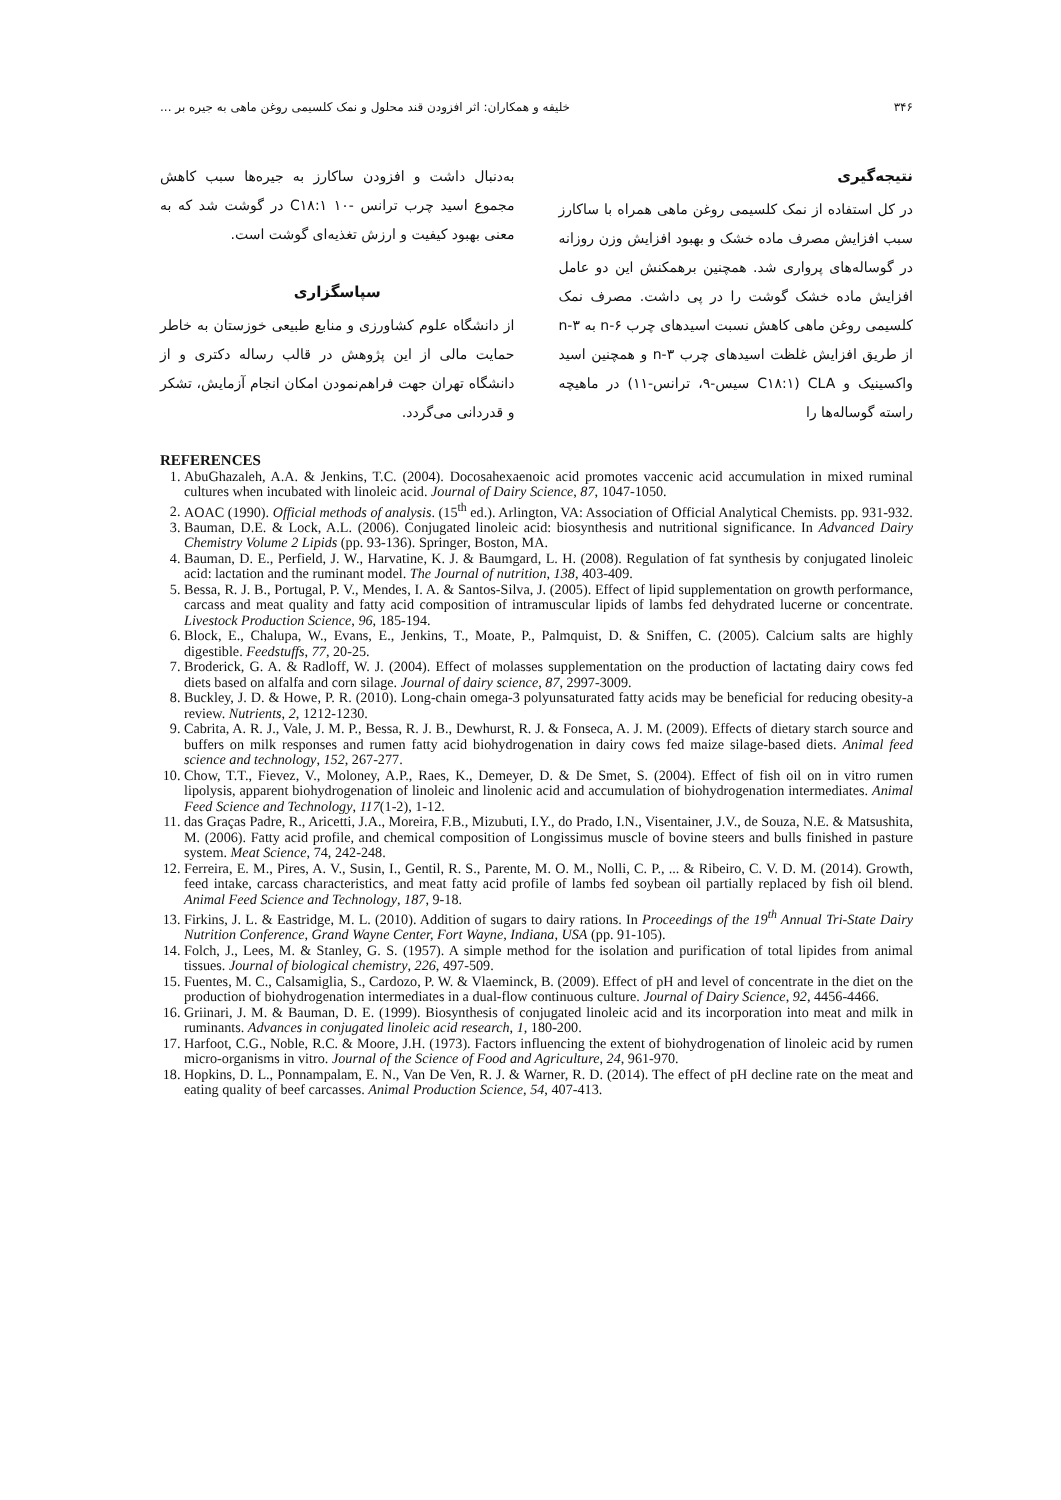۳۴۶ خلیفه و همکاران: اثر افزودن قند محلول و نمک کلسیمی روغن ماهی به جیره بر ...
نتیجه‌گیری
در کل استفاده از نمک کلسیمی روغن ماهی همراه با ساکارز سبب افزایش مصرف ماده خشک و بهبود افزایش وزن روزانه در گوساله‌های پرواری شد. همچنین برهمکنش این دو عامل افزایش ماده خشک گوشت را در پی داشت. مصرف نمک کلسیمی روغن ماهی کاهش نسبت اسیدهای چرب n-۶ به n-۳ از طریق افزایش غلظت اسیدهای چرب n-۳ و همچنین اسید واکسینیک و CLA (C۱۸:۱ سیس-۹، ترانس-۱۱) در ماهیچه راسته گوساله‌ها را
به‌دنبال داشت و افزودن ساکارز به جیره‌ها سبب کاهش مجموع اسید چرب ترانس -۱۰ C۱۸:۱ در گوشت شد که به معنی بهبود کیفیت و ارزش تغذیه‌ای گوشت است.
سپاسگزاری
از دانشگاه علوم کشاورزی و منابع طبیعی خوزستان به خاطر حمایت مالی از این پژوهش در قالب رساله دکتری و از دانشگاه تهران جهت فراهم‌نمودن امکان انجام آزمایش، تشکر و قدردانی می‌گردد.
REFERENCES
1. AbuGhazaleh, A.A. & Jenkins, T.C. (2004). Docosahexaenoic acid promotes vaccenic acid accumulation in mixed ruminal cultures when incubated with linoleic acid. Journal of Dairy Science, 87, 1047-1050.
2. AOAC (1990). Official methods of analysis. (15<sup>th</sup> ed.). Arlington, VA: Association of Official Analytical Chemists. pp. 931-932.
3. Bauman, D.E. & Lock, A.L. (2006). Conjugated linoleic acid: biosynthesis and nutritional significance. In Advanced Dairy Chemistry Volume 2 Lipids (pp. 93-136). Springer, Boston, MA.
4. Bauman, D. E., Perfield, J. W., Harvatine, K. J. & Baumgard, L. H. (2008). Regulation of fat synthesis by conjugated linoleic acid: lactation and the ruminant model. The Journal of nutrition, 138, 403-409.
5. Bessa, R. J. B., Portugal, P. V., Mendes, I. A. & Santos-Silva, J. (2005). Effect of lipid supplementation on growth performance, carcass and meat quality and fatty acid composition of intramuscular lipids of lambs fed dehydrated lucerne or concentrate. Livestock Production Science, 96, 185-194.
6. Block, E., Chalupa, W., Evans, E., Jenkins, T., Moate, P., Palmquist, D. & Sniffen, C. (2005). Calcium salts are highly digestible. Feedstuffs, 77, 20-25.
7. Broderick, G. A. & Radloff, W. J. (2004). Effect of molasses supplementation on the production of lactating dairy cows fed diets based on alfalfa and corn silage. Journal of dairy science, 87, 2997-3009.
8. Buckley, J. D. & Howe, P. R. (2010). Long-chain omega-3 polyunsaturated fatty acids may be beneficial for reducing obesity-a review. Nutrients, 2, 1212-1230.
9. Cabrita, A. R. J., Vale, J. M. P., Bessa, R. J. B., Dewhurst, R. J. & Fonseca, A. J. M. (2009). Effects of dietary starch source and buffers on milk responses and rumen fatty acid biohydrogenation in dairy cows fed maize silage-based diets. Animal feed science and technology, 152, 267-277.
10. Chow, T.T., Fievez, V., Moloney, A.P., Raes, K., Demeyer, D. & De Smet, S. (2004). Effect of fish oil on in vitro rumen lipolysis, apparent biohydrogenation of linoleic and linolenic acid and accumulation of biohydrogenation intermediates. Animal Feed Science and Technology, 117(1-2), 1-12.
11. das Graças Padre, R., Aricetti, J.A., Moreira, F.B., Mizubuti, I.Y., do Prado, I.N., Visentainer, J.V., de Souza, N.E. & Matsushita, M. (2006). Fatty acid profile, and chemical composition of Longissimus muscle of bovine steers and bulls finished in pasture system. Meat Science, 74, 242-248.
12. Ferreira, E. M., Pires, A. V., Susin, I., Gentil, R. S., Parente, M. O. M., Nolli, C. P., ... & Ribeiro, C. V. D. M. (2014). Growth, feed intake, carcass characteristics, and meat fatty acid profile of lambs fed soybean oil partially replaced by fish oil blend. Animal Feed Science and Technology, 187, 9-18.
13. Firkins, J. L. & Eastridge, M. L. (2010). Addition of sugars to dairy rations. In Proceedings of the 19<sup>th</sup> Annual Tri-State Dairy Nutrition Conference, Grand Wayne Center, Fort Wayne, Indiana, USA (pp. 91-105).
14. Folch, J., Lees, M. & Stanley, G. S. (1957). A simple method for the isolation and purification of total lipides from animal tissues. Journal of biological chemistry, 226, 497-509.
15. Fuentes, M. C., Calsamiglia, S., Cardozo, P. W. & Vlaeminck, B. (2009). Effect of pH and level of concentrate in the diet on the production of biohydrogenation intermediates in a dual-flow continuous culture. Journal of Dairy Science, 92, 4456-4466.
16. Griinari, J. M. & Bauman, D. E. (1999). Biosynthesis of conjugated linoleic acid and its incorporation into meat and milk in ruminants. Advances in conjugated linoleic acid research, 1, 180-200.
17. Harfoot, C.G., Noble, R.C. & Moore, J.H. (1973). Factors influencing the extent of biohydrogenation of linoleic acid by rumen micro-organisms in vitro. Journal of the Science of Food and Agriculture, 24, 961-970.
18. Hopkins, D. L., Ponnampalam, E. N., Van De Ven, R. J. & Warner, R. D. (2014). The effect of pH decline rate on the meat and eating quality of beef carcasses. Animal Production Science, 54, 407-413.